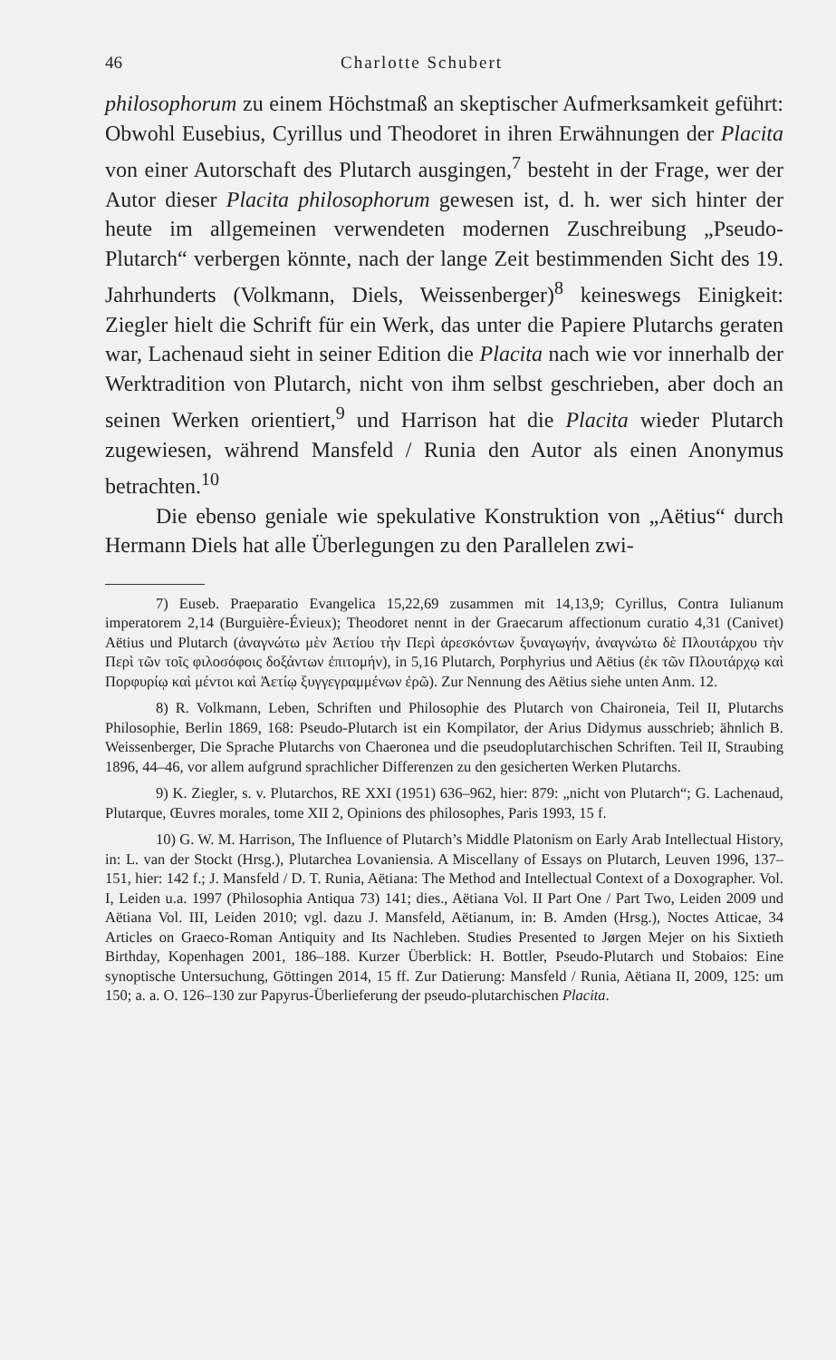46 Charlotte Schubert
philosophorum zu einem Höchstmaß an skeptischer Aufmerksamkeit geführt: Obwohl Eusebius, Cyrillus und Theodoret in ihren Erwähnungen der Placita von einer Autorschaft des Plutarch ausgingen,<sup>7</sup> besteht in der Frage, wer der Autor dieser Placita philosophorum gewesen ist, d. h. wer sich hinter der heute im allgemeinen verwendeten modernen Zuschreibung „Pseudo-Plutarch“ verbergen könnte, nach der lange Zeit bestimmenden Sicht des 19. Jahrhunderts (Volkmann, Diels, Weissenberger)<sup>8</sup> keineswegs Einigkeit: Ziegler hielt die Schrift für ein Werk, das unter die Papiere Plutarchs geraten war, Lachenaud sieht in seiner Edition die Placita nach wie vor innerhalb der Werktradition von Plutarch, nicht von ihm selbst geschrieben, aber doch an seinen Werken orientiert,<sup>9</sup> und Harrison hat die Placita wieder Plutarch zugewiesen, während Mansfeld / Runia den Autor als einen Anonymus betrachten.<sup>10</sup>
Die ebenso geniale wie spekulative Konstruktion von „Aëtius“ durch Hermann Diels hat alle Überlegungen zu den Parallelen zwi-
7) Euseb. Praeparatio Evangelica 15,22,69 zusammen mit 14,13,9; Cyrillus, Contra Iulianum imperatorem 2,14 (Burguière-Évieux); Theodoret nennt in der Graecarum affectionum curatio 4,31 (Canivet) Aëtius und Plutarch (ἀναγνώτω μὲν Ἀετίου τὴν Περὶ ἀρεσκόντων ξυναγωγήν, ἀναγνώτω δὲ Πλουτάρχου τὴν Περὶ τῶν τοῖς φιλοσόφοις δοξάντων ἐπιτομήν), in 5,16 Plutarch, Porphyrius und Aëtius (ἐκ τῶν Πλουτάρχῳ καὶ Πορφυρίῳ καὶ μέντοι καὶ Ἀετίῳ ξυγγεγραμμένων ἐρῶ). Zur Nennung des Aëtius siehe unten Anm. 12.
8) R. Volkmann, Leben, Schriften und Philosophie des Plutarch von Chaironeia, Teil II, Plutarchs Philosophie, Berlin 1869, 168: Pseudo-Plutarch ist ein Kompilator, der Arius Didymus ausschrieb; ähnlich B. Weissenberger, Die Sprache Plutarchs von Chaeronea und die pseudoplutarchischen Schriften. Teil II, Straubing 1896, 44–46, vor allem aufgrund sprachlicher Differenzen zu den gesicherten Werken Plutarchs.
9) K. Ziegler, s. v. Plutarchos, RE XXI (1951) 636–962, hier: 879: „nicht von Plutarch“; G. Lachenaud, Plutarque, Œuvres morales, tome XII 2, Opinions des philosophes, Paris 1993, 15 f.
10) G. W. M. Harrison, The Influence of Plutarch’s Middle Platonism on Early Arab Intellectual History, in: L. van der Stockt (Hrsg.), Plutarchea Lovaniensia. A Miscellany of Essays on Plutarch, Leuven 1996, 137–151, hier: 142 f.; J. Mansfeld / D. T. Runia, Aëtiana: The Method and Intellectual Context of a Doxographer. Vol. I, Leiden u.a. 1997 (Philosophia Antiqua 73) 141; dies., Aëtiana Vol. II Part One / Part Two, Leiden 2009 und Aëtiana Vol. III, Leiden 2010; vgl. dazu J. Mansfeld, Aëtianum, in: B. Amden (Hrsg.), Noctes Atticae, 34 Articles on Graeco-Roman Antiquity and Its Nachleben. Studies Presented to Jørgen Mejer on his Sixtieth Birthday, Kopenhagen 2001, 186–188. Kurzer Überblick: H. Bottler, Pseudo-Plutarch und Stobaios: Eine synoptische Untersuchung, Göttingen 2014, 15 ff. Zur Datierung: Mansfeld / Runia, Aëtiana II, 2009, 125: um 150; a. a. O. 126–130 zur Papyrus-Überlieferung der pseudo-plutarchischen Placita.